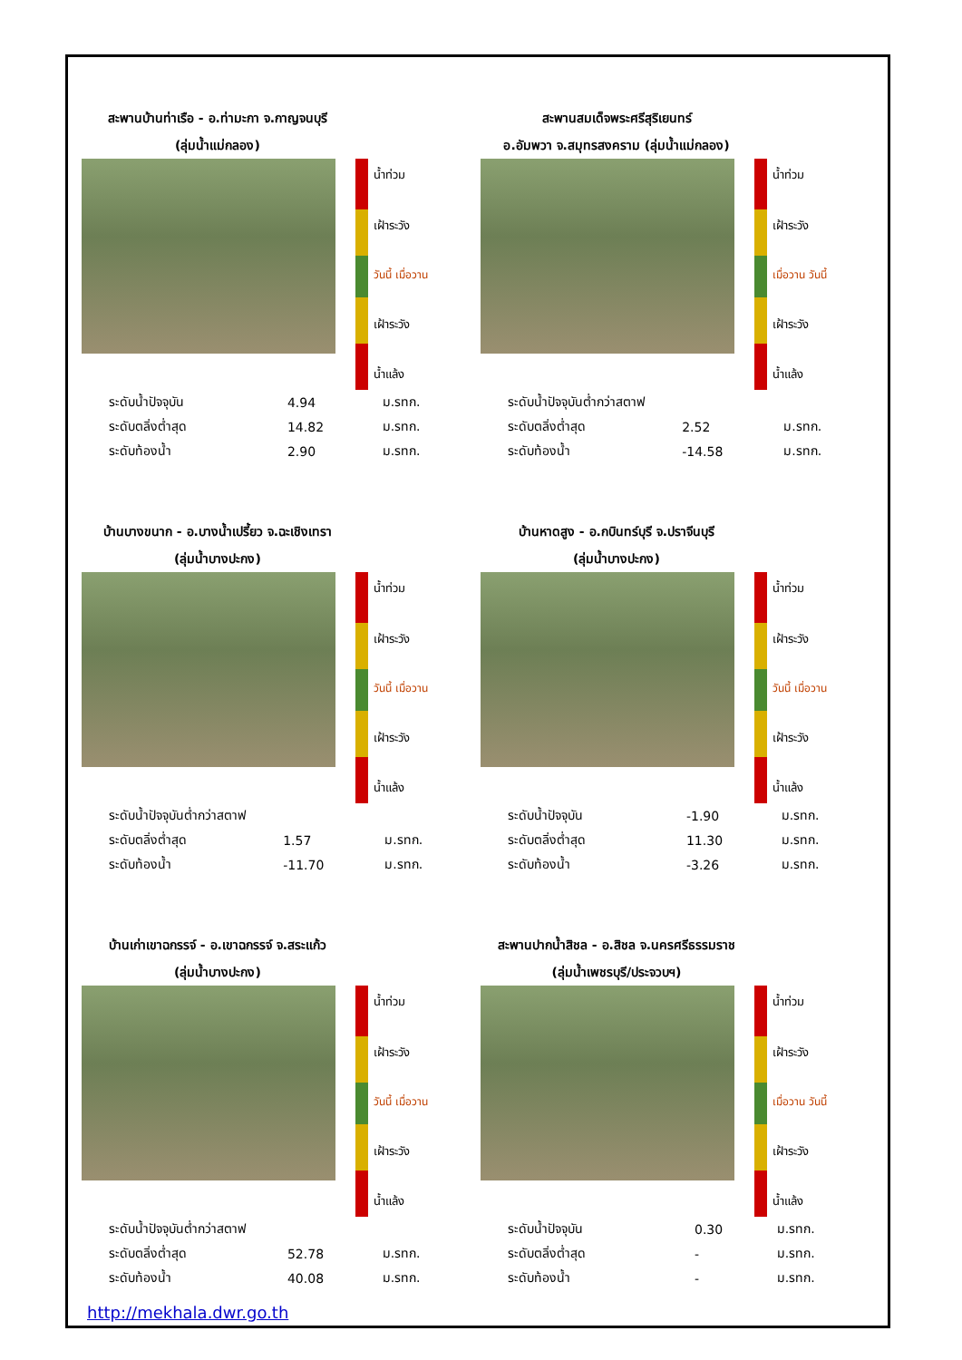สะพานบ้านท่าเรือ - อ.ท่ามะกา จ.กาญจนบุรี
(ลุ่มน้ำแม่กลอง)
น้ำท่วม
เฝ้าระวัง
วันนี้ เมื่อวาน
เฝ้าระวัง
น้ำแล้ง
| ระดับน้ำปัจจุบัน | 4.94 | ม.รทก. |
| ระดับตลิ่งต่ำสุด | 14.82 | ม.รทก. |
| ระดับท้องน้ำ | 2.90 | ม.รทก. |
สะพานสมเด็จพระศรีสุริเยนทร์
อ.อัมพวา จ.สมุทรสงคราม (ลุ่มน้ำแม่กลอง)
น้ำท่วม
เฝ้าระวัง
เมื่อวาน วันนี้
เฝ้าระวัง
น้ำแล้ง
| ระดับน้ำปัจจุบันต่ำกว่าสตาฟ | | |
| ระดับตลิ่งต่ำสุด | 2.52 | ม.รทก. |
| ระดับท้องน้ำ | -14.58 | ม.รทก. |
บ้านบางขนาก - อ.บางน้ำเปรี้ยว จ.ฉะเชิงเทรา
(ลุ่มน้ำบางปะกง)
น้ำท่วม
เฝ้าระวัง
วันนี้ เมื่อวาน
เฝ้าระวัง
น้ำแล้ง
| ระดับน้ำปัจจุบันต่ำกว่าสตาฟ | | |
| ระดับตลิ่งต่ำสุด | 1.57 | ม.รทก. |
| ระดับท้องน้ำ | -11.70 | ม.รทก. |
บ้านหาดสูง - อ.กบินทร์บุรี จ.ปราจีนบุรี
(ลุ่มน้ำบางปะกง)
น้ำท่วม
เฝ้าระวัง
วันนี้ เมื่อวาน
เฝ้าระวัง
น้ำแล้ง
| ระดับน้ำปัจจุบัน | -1.90 | ม.รทก. |
| ระดับตลิ่งต่ำสุด | 11.30 | ม.รทก. |
| ระดับท้องน้ำ | -3.26 | ม.รทก. |
บ้านเก่าเขาฉกรรจ์ - อ.เขาฉกรรจ์ จ.สระแก้ว
(ลุ่มน้ำบางปะกง)
น้ำท่วม
เฝ้าระวัง
วันนี้ เมื่อวาน
เฝ้าระวัง
น้ำแล้ง
| ระดับน้ำปัจจุบันต่ำกว่าสตาฟ | | |
| ระดับตลิ่งต่ำสุด | 52.78 | ม.รทก. |
| ระดับท้องน้ำ | 40.08 | ม.รทก. |
http://mekhala.dwr.go.th
สะพานปากน้ำสิชล - อ.สิชล จ.นครศรีธรรมราช
(ลุ่มน้ำเพชรบุรี/ประจวบฯ)
น้ำท่วม
เฝ้าระวัง
เมื่อวาน วันนี้
เฝ้าระวัง
น้ำแล้ง
| ระดับน้ำปัจจุบัน | 0.30 | ม.รทก. |
| ระดับตลิ่งต่ำสุด | - | ม.รทก. |
| ระดับท้องน้ำ | - | ม.รทก. |